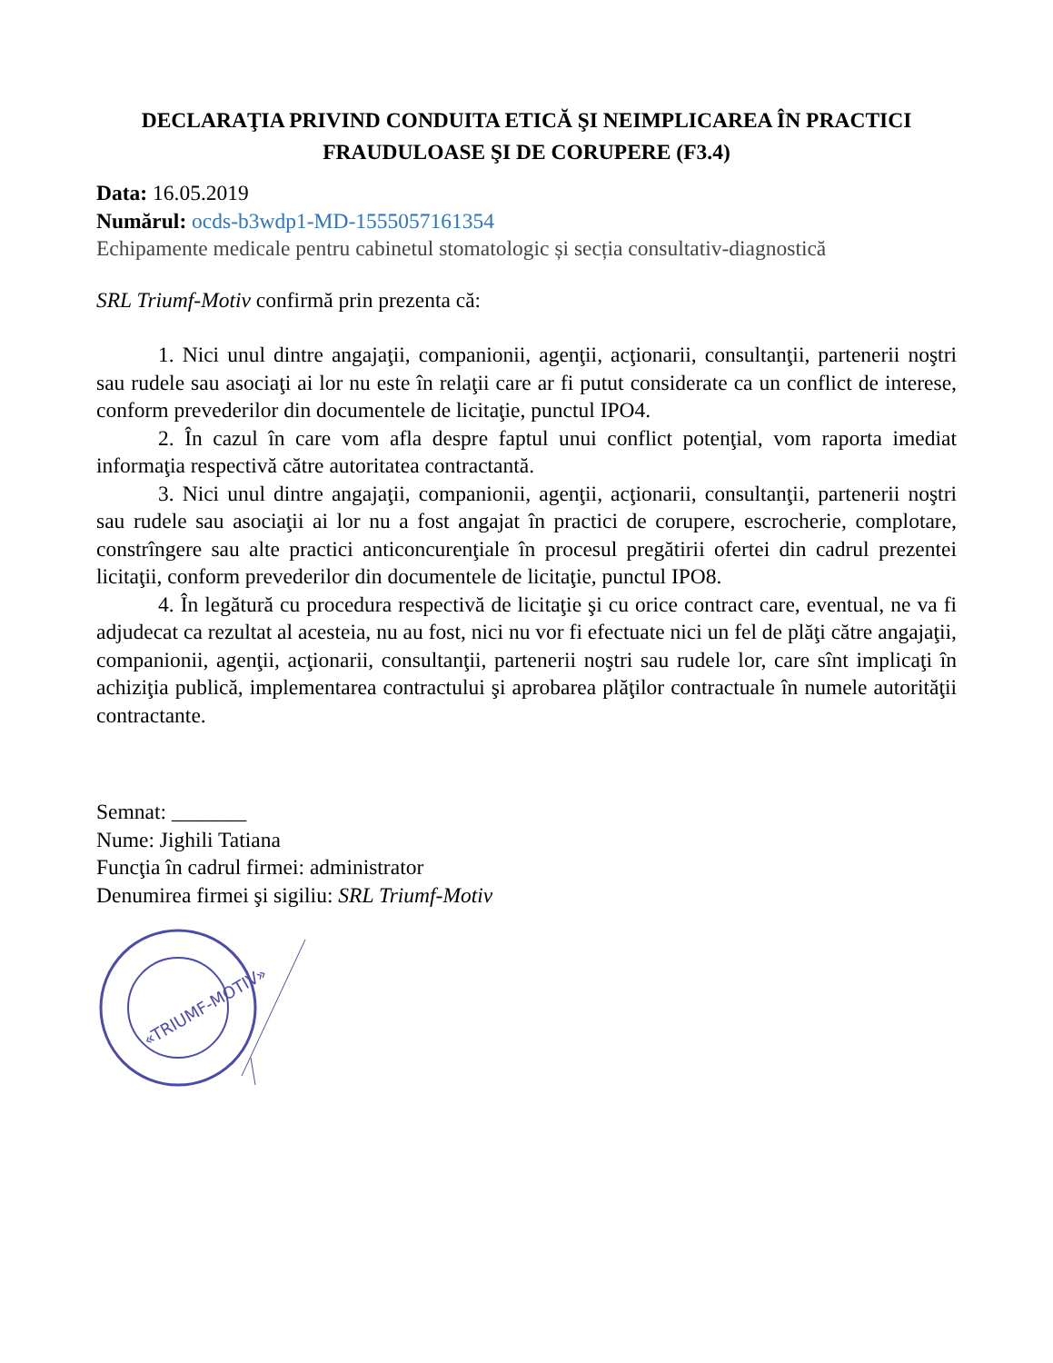DECLARAŢIA PRIVIND CONDUITA ETICĂ ŞI NEIMPLICAREA ÎN PRACTICI FRAUDULOASE ŞI DE CORUPERE (F3.4)
Data: 16.05.2019
Numărul: ocds-b3wdp1-MD-1555057161354
Echipamente medicale pentru cabinetul stomatologic și secția consultativ-diagnostică
SRL Triumf-Motiv confirmă prin prezenta că:
1. Nici unul dintre angajaţii, companionii, agenţii, acţionarii, consultanţii, partenerii noştri sau rudele sau asociaţi ai lor nu este în relaţii care ar fi putut considerate ca un conflict de interese, conform prevederilor din documentele de licitaţie, punctul IPO4.
2. În cazul în care vom afla despre faptul unui conflict potenţial, vom raporta imediat informaţia respectivă către autoritatea contractantă.
3. Nici unul dintre angajaţii, companionii, agenţii, acţionarii, consultanţii, partenerii noştri sau rudele sau asociaţii ai lor nu a fost angajat în practici de corupere, escrocherie, complotare, constrîngere sau alte practici anticoncurenţiale în procesul pregătirii ofertei din cadrul prezentei licitaţii, conform prevederilor din documentele de licitaţie, punctul IPO8.
4. În legătură cu procedura respectivă de licitaţie şi cu orice contract care, eventual, ne va fi adjudecat ca rezultat al acesteia, nu au fost, nici nu vor fi efectuate nici un fel de plăţi către angajaţii, companionii, agenţii, acţionarii, consultanţii, partenerii noştri sau rudele lor, care sînt implicaţi în achiziţia publică, implementarea contractului şi aprobarea plăţilor contractuale în numele autorităţii contractante.
Semnat: _______
Nume: Jighili Tatiana
Funcţia în cadrul firmei: administrator
Denumirea firmei şi sigiliu: SRL Triumf-Motiv
«TRIUMF-MOTIV»